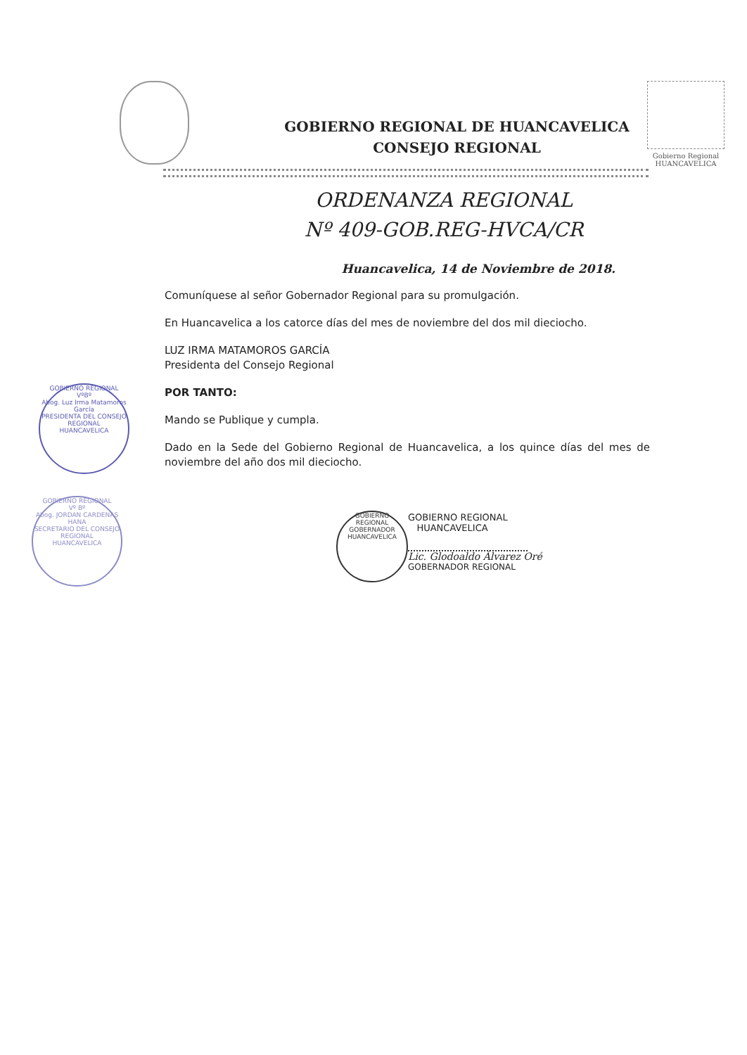GOBIERNO REGIONAL DE HUANCAVELICA
CONSEJO REGIONAL
Gobierno Regional
HUANCAVELICA
ORDENANZA REGIONAL
Nº 409-GOB.REG-HVCA/CR
Huancavelica, 14 de Noviembre de 2018.
Comuníquese al señor Gobernador Regional para su promulgación.
En Huancavelica a los catorce días del mes de noviembre del dos mil dieciocho.
LUZ IRMA MATAMOROS GARCÍA
Presidenta del Consejo Regional
POR TANTO:
Mando se Publique y cumpla.
Dado en la Sede del Gobierno Regional de Huancavelica, a los quince días del mes de noviembre del año dos mil dieciocho.
GOBIERNO REGIONAL
VºBº
Abog. Luz Irma Matamoros García
PRESIDENTA DEL CONSEJO REGIONAL
HUANCAVELICA
GOBIERNO REGIONAL
Vº Bº
Abog. JORDAN CARDENAS HANA
SECRETARIO DEL CONSEJO REGIONAL
HUANCAVELICA
GOBIERNO REGIONAL
GOBERNADOR
HUANCAVELICA
GOBIERNO REGIONAL
HUANCAVELICA
Lic. Glodoaldo Álvarez Oré
GOBERNADOR REGIONAL